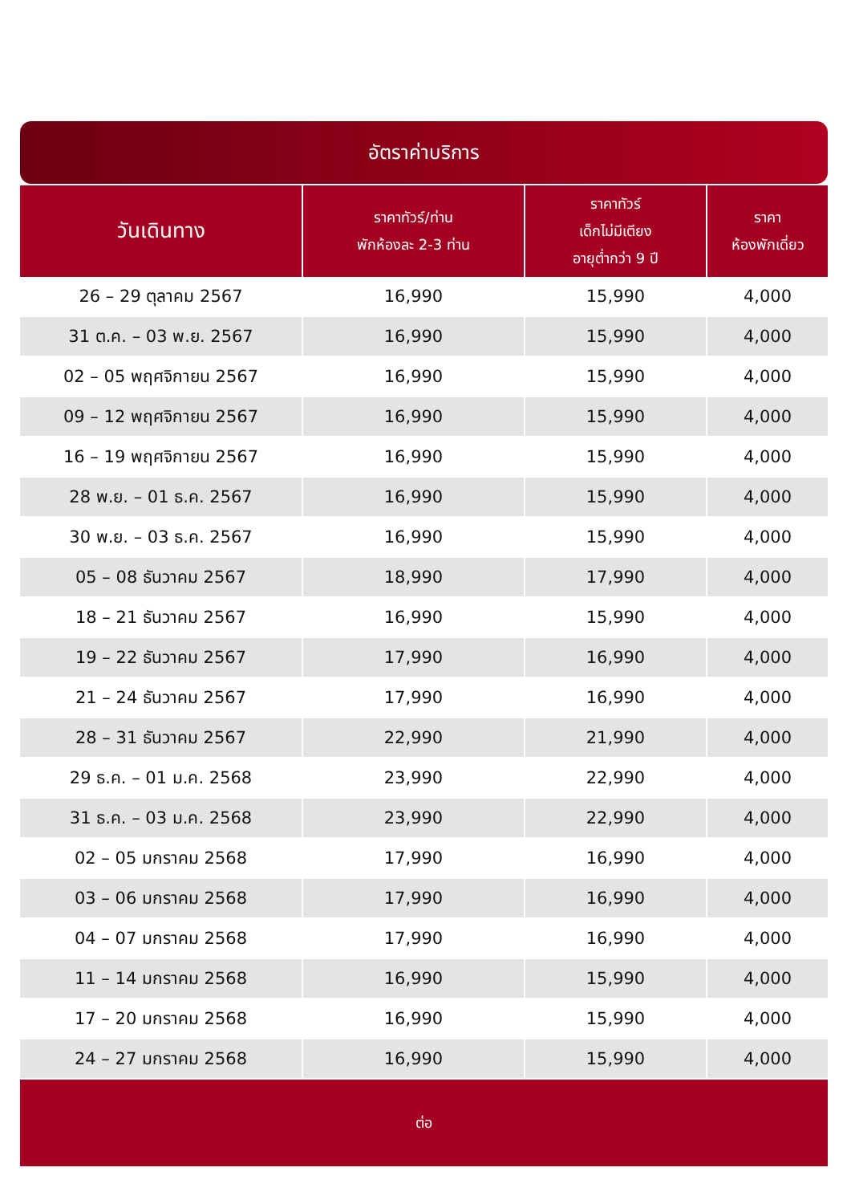อัตราค่าบริการ
| วันเดินทาง | ราคาทัวร์/ท่าน พักห้องละ 2-3 ท่าน | ราคาทัวร์ เด็กไม่มีเตียง อายุต่ำกว่า 9 ปี | ราคา ห้องพักเดี่ยว |
| --- | --- | --- | --- |
| 26 – 29 ตุลาคม 2567 | 16,990 | 15,990 | 4,000 |
| 31 ต.ค. – 03 พ.ย. 2567 | 16,990 | 15,990 | 4,000 |
| 02 – 05 พฤศจิกายน 2567 | 16,990 | 15,990 | 4,000 |
| 09 – 12 พฤศจิกายน 2567 | 16,990 | 15,990 | 4,000 |
| 16 – 19 พฤศจิกายน 2567 | 16,990 | 15,990 | 4,000 |
| 28 พ.ย. – 01 ธ.ค. 2567 | 16,990 | 15,990 | 4,000 |
| 30 พ.ย. – 03 ธ.ค. 2567 | 16,990 | 15,990 | 4,000 |
| 05 – 08 ธันวาคม 2567 | 18,990 | 17,990 | 4,000 |
| 18 – 21 ธันวาคม 2567 | 16,990 | 15,990 | 4,000 |
| 19 – 22 ธันวาคม 2567 | 17,990 | 16,990 | 4,000 |
| 21 – 24 ธันวาคม 2567 | 17,990 | 16,990 | 4,000 |
| 28 – 31 ธันวาคม 2567 | 22,990 | 21,990 | 4,000 |
| 29 ธ.ค. – 01 ม.ค. 2568 | 23,990 | 22,990 | 4,000 |
| 31 ธ.ค. – 03 ม.ค. 2568 | 23,990 | 22,990 | 4,000 |
| 02 – 05 มกราคม 2568 | 17,990 | 16,990 | 4,000 |
| 03 – 06 มกราคม 2568 | 17,990 | 16,990 | 4,000 |
| 04 – 07 มกราคม 2568 | 17,990 | 16,990 | 4,000 |
| 11 – 14 มกราคม 2568 | 16,990 | 15,990 | 4,000 |
| 17 – 20 มกราคม 2568 | 16,990 | 15,990 | 4,000 |
| 24 – 27 มกราคม 2568 | 16,990 | 15,990 | 4,000 |
| ต่อ | | | |